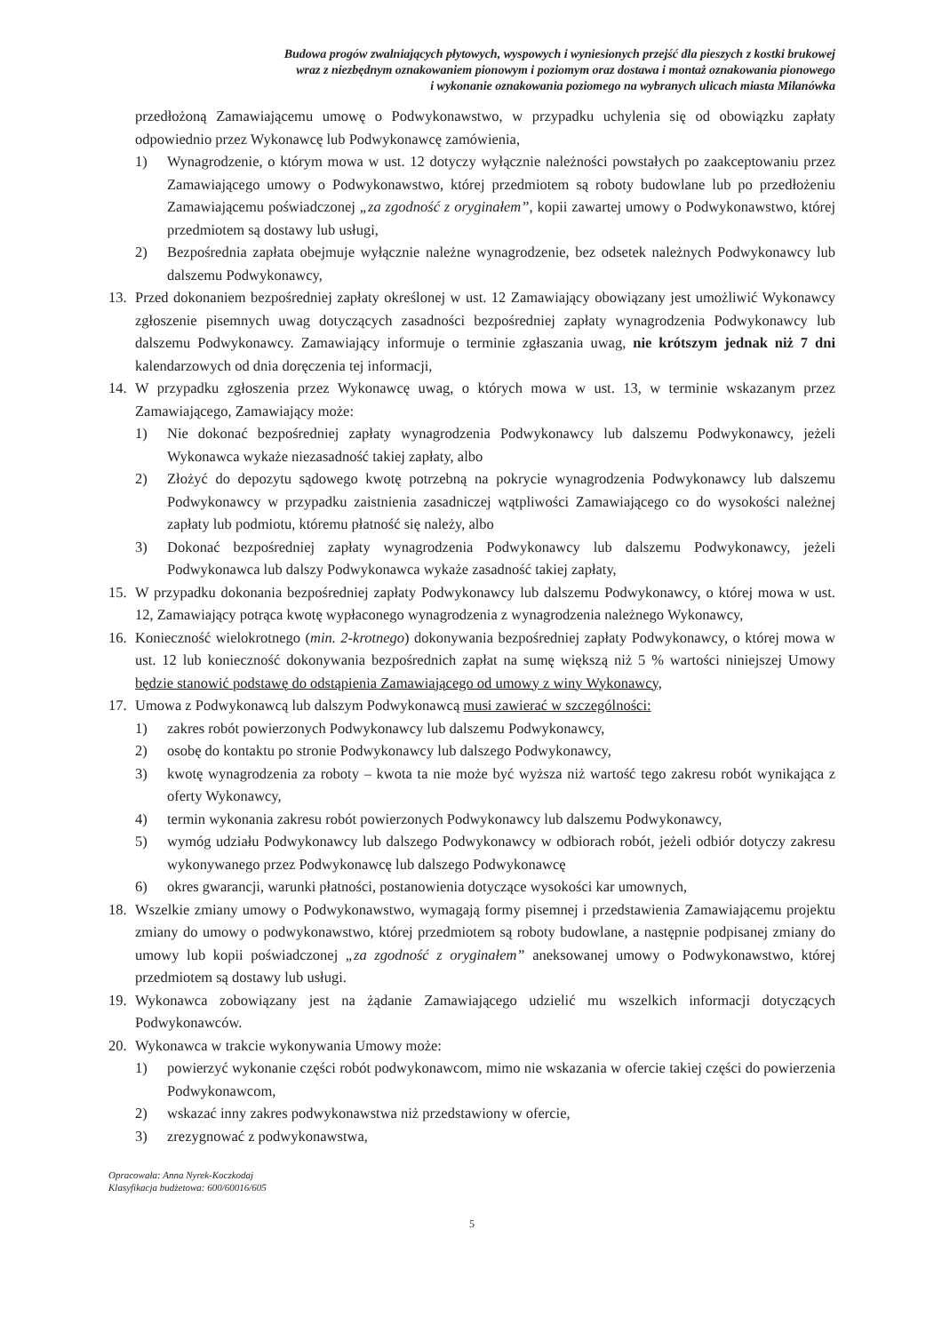Budowa progów zwalniających płytowych, wyspowych i wyniesionych przejść dla pieszych z kostki brukowej
wraz z niezbędnym oznakowaniem pionowym i poziomym oraz dostawa i montaż oznakowania pionowego
i wykonanie oznakowania poziomego na wybranych ulicach miasta Milanówka
przedłożoną Zamawiającemu umowę o Podwykonawstwo, w przypadku uchylenia się od obowiązku zapłaty odpowiednio przez Wykonawcę lub Podwykonawcę zamówienia,
1) Wynagrodzenie, o którym mowa w ust. 12 dotyczy wyłącznie należności powstałych po zaakceptowaniu przez Zamawiającego umowy o Podwykonawstwo, której przedmiotem są roboty budowlane lub po przedłożeniu Zamawiającemu poświadczonej „za zgodność z oryginałem”, kopii zawartej umowy o Podwykonawstwo, której przedmiotem są dostawy lub usługi,
2) Bezpośrednia zapłata obejmuje wyłącznie należne wynagrodzenie, bez odsetek należnych Podwykonawcy lub dalszemu Podwykonawcy,
13. Przed dokonaniem bezpośredniej zapłaty określonej w ust. 12 Zamawiający obowiązany jest umożliwić Wykonawcy zgłoszenie pisemnych uwag dotyczących zasadności bezpośredniej zapłaty wynagrodzenia Podwykonawcy lub dalszemu Podwykonawcy. Zamawiający informuje o terminie zgłaszania uwag, nie krótszym jednak niż 7 dni kalendarzowych od dnia doręczenia tej informacji,
14. W przypadku zgłoszenia przez Wykonawcę uwag, o których mowa w ust. 13, w terminie wskazanym przez Zamawiającego, Zamawiający może:
1) Nie dokonać bezpośredniej zapłaty wynagrodzenia Podwykonawcy lub dalszemu Podwykonawcy, jeżeli Wykonawca wykaże niezasadność takiej zapłaty, albo
2) Złożyć do depozytu sądowego kwotę potrzebną na pokrycie wynagrodzenia Podwykonawcy lub dalszemu Podwykonawcy w przypadku zaistnienia zasadniczej wątpliwości Zamawiającego co do wysokości należnej zapłaty lub podmiotu, któremu płatność się należy, albo
3) Dokonać bezpośredniej zapłaty wynagrodzenia Podwykonawcy lub dalszemu Podwykonawcy, jeżeli Podwykonawca lub dalszy Podwykonawca wykaże zasadność takiej zapłaty,
15. W przypadku dokonania bezpośredniej zapłaty Podwykonawcy lub dalszemu Podwykonawcy, o której mowa w ust. 12, Zamawiający potrąca kwotę wypłaconego wynagrodzenia z wynagrodzenia należnego Wykonawcy,
16. Konieczność wielokrotnego (min. 2-krotnego) dokonywania bezpośredniej zapłaty Podwykonawcy, o której mowa w ust. 12 lub konieczność dokonywania bezpośrednich zapłat na sumę większą niż 5 % wartości niniejszej Umowy będzie stanowić podstawę do odstąpienia Zamawiającego od umowy z winy Wykonawcy,
17. Umowa z Podwykonawcą lub dalszym Podwykonawcą musi zawierać w szczególności:
1) zakres robót powierzonych Podwykonawcy lub dalszemu Podwykonawcy,
2) osobę do kontaktu po stronie Podwykonawcy lub dalszego Podwykonawcy,
3) kwotę wynagrodzenia za roboty – kwota ta nie może być wyższa niż wartość tego zakresu robót wynikająca z oferty Wykonawcy,
4) termin wykonania zakresu robót powierzonych Podwykonawcy lub dalszemu Podwykonawcy,
5) wymóg udziału Podwykonawcy lub dalszego Podwykonawcy w odbiorach robót, jeżeli odbiór dotyczy zakresu wykonywanego przez Podwykonawcę lub dalszego Podwykonawcę
6) okres gwarancji, warunki płatności, postanowienia dotyczące wysokości kar umownych,
18. Wszelkie zmiany umowy o Podwykonawstwo, wymagają formy pisemnej i przedstawienia Zamawiającemu projektu zmiany do umowy o podwykonawstwo, której przedmiotem są roboty budowlane, a następnie podpisanej zmiany do umowy lub kopii poświadczonej „za zgodność z oryginałem” aneksowanej umowy o Podwykonawstwo, której przedmiotem są dostawy lub usługi.
19. Wykonawca zobowiązany jest na żądanie Zamawiającego udzielić mu wszelkich informacji dotyczących Podwykonawców.
20. Wykonawca w trakcie wykonywania Umowy może:
1) powierzyć wykonanie części robót podwykonawcom, mimo nie wskazania w ofercie takiej części do powierzenia Podwykonawcom,
2) wskazać inny zakres podwykonawstwa niż przedstawiony w ofercie,
3) zrezygnować z podwykonawstwa,
Opracowała: Anna Nyrek-Koczkodaj
Klasyfikacja budżetowa: 600/60016/605
5